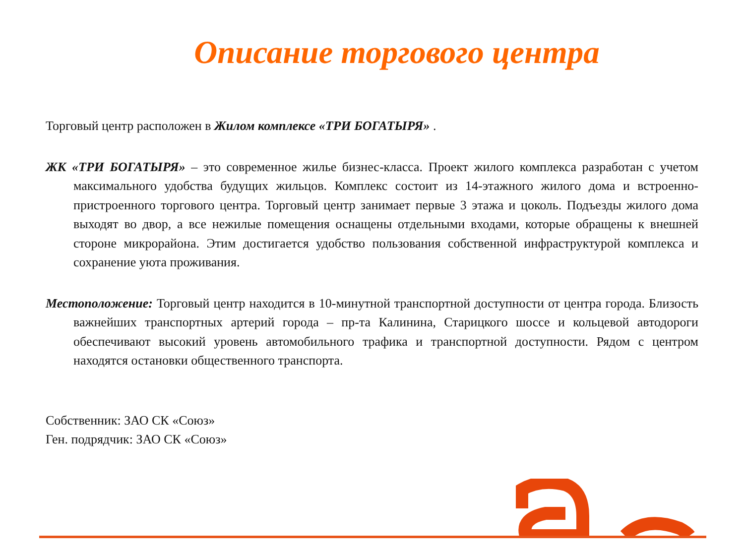Описание торгового центра
Торговый центр расположен в Жилом комплексе «ТРИ БОГАТЫРЯ» .
ЖК «ТРИ БОГАТЫРЯ» – это современное жилье бизнес-класса. Проект жилого комплекса разработан с учетом максимального удобства будущих жильцов. Комплекс состоит из 14-этажного жилого дома и встроенно-пристроенного торгового центра. Торговый центр занимает первые 3 этажа и цоколь. Подъезды жилого дома выходят во двор, а все нежилые помещения оснащены отдельными входами, которые обращены к внешней стороне микрорайона. Этим достигается удобство пользования собственной инфраструктурой комплекса и сохранение уюта проживания.
Местоположение: Торговый центр находится в 10-минутной транспортной доступности от центра города. Близость важнейших транспортных артерий города – пр-та Калинина, Старицкого шоссе и кольцевой автодороги обеспечивают высокий уровень автомобильного трафика и транспортной доступности. Рядом с центром находятся остановки общественного транспорта.
Собственник: ЗАО СК «Союз»
Ген. подрядчик: ЗАО СК «Союз»